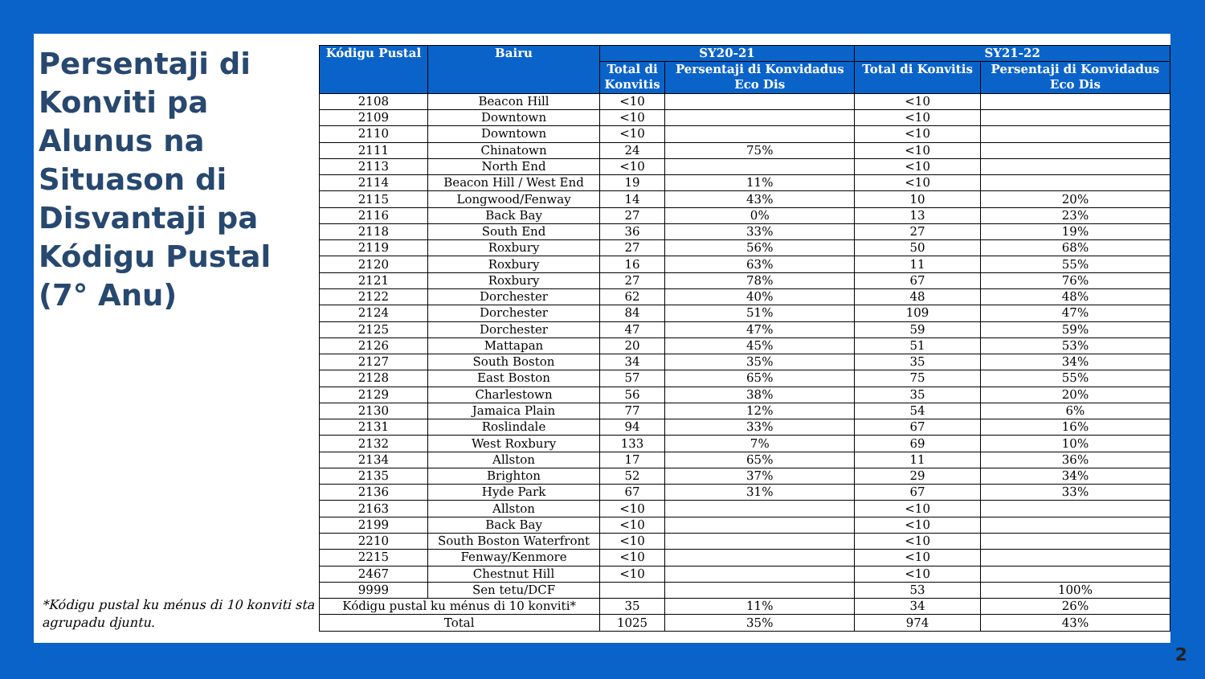Persentaji di Konviti pa Alunus na Situason di Disvantaji pa Kódigu Pustal (7° Anu)
*Kódigu pustal ku ménus di 10 konviti sta agrupadu djuntu.
| Kódigu Pustal | Bairu | SY20-21 | | SY21-22 | |
| --- | --- | --- | --- | --- | --- |
| | | Total di Konvitis | Persentaji di Konvidadus Eco Dis | Total di Konvitis | Persentaji di Konvidadus Eco Dis |
| 2108 | Beacon Hill | <10 | | <10 | |
| 2109 | Downtown | <10 | | <10 | |
| 2110 | Downtown | <10 | | <10 | |
| 2111 | Chinatown | 24 | 75% | <10 | |
| 2113 | North End | <10 | | <10 | |
| 2114 | Beacon Hill / West End | 19 | 11% | <10 | |
| 2115 | Longwood/Fenway | 14 | 43% | 10 | 20% |
| 2116 | Back Bay | 27 | 0% | 13 | 23% |
| 2118 | South End | 36 | 33% | 27 | 19% |
| 2119 | Roxbury | 27 | 56% | 50 | 68% |
| 2120 | Roxbury | 16 | 63% | 11 | 55% |
| 2121 | Roxbury | 27 | 78% | 67 | 76% |
| 2122 | Dorchester | 62 | 40% | 48 | 48% |
| 2124 | Dorchester | 84 | 51% | 109 | 47% |
| 2125 | Dorchester | 47 | 47% | 59 | 59% |
| 2126 | Mattapan | 20 | 45% | 51 | 53% |
| 2127 | South Boston | 34 | 35% | 35 | 34% |
| 2128 | East Boston | 57 | 65% | 75 | 55% |
| 2129 | Charlestown | 56 | 38% | 35 | 20% |
| 2130 | Jamaica Plain | 77 | 12% | 54 | 6% |
| 2131 | Roslindale | 94 | 33% | 67 | 16% |
| 2132 | West Roxbury | 133 | 7% | 69 | 10% |
| 2134 | Allston | 17 | 65% | 11 | 36% |
| 2135 | Brighton | 52 | 37% | 29 | 34% |
| 2136 | Hyde Park | 67 | 31% | 67 | 33% |
| 2163 | Allston | <10 | | <10 | |
| 2199 | Back Bay | <10 | | <10 | |
| 2210 | South Boston Waterfront | <10 | | <10 | |
| 2215 | Fenway/Kenmore | <10 | | <10 | |
| 2467 | Chestnut Hill | <10 | | <10 | |
| 9999 | Sen tetu/DCF | | | 53 | 100% |
| Kódigu pustal ku ménus di 10 konviti* | | 35 | 11% | 34 | 26% |
| Total | | 1025 | 35% | 974 | 43% |
2